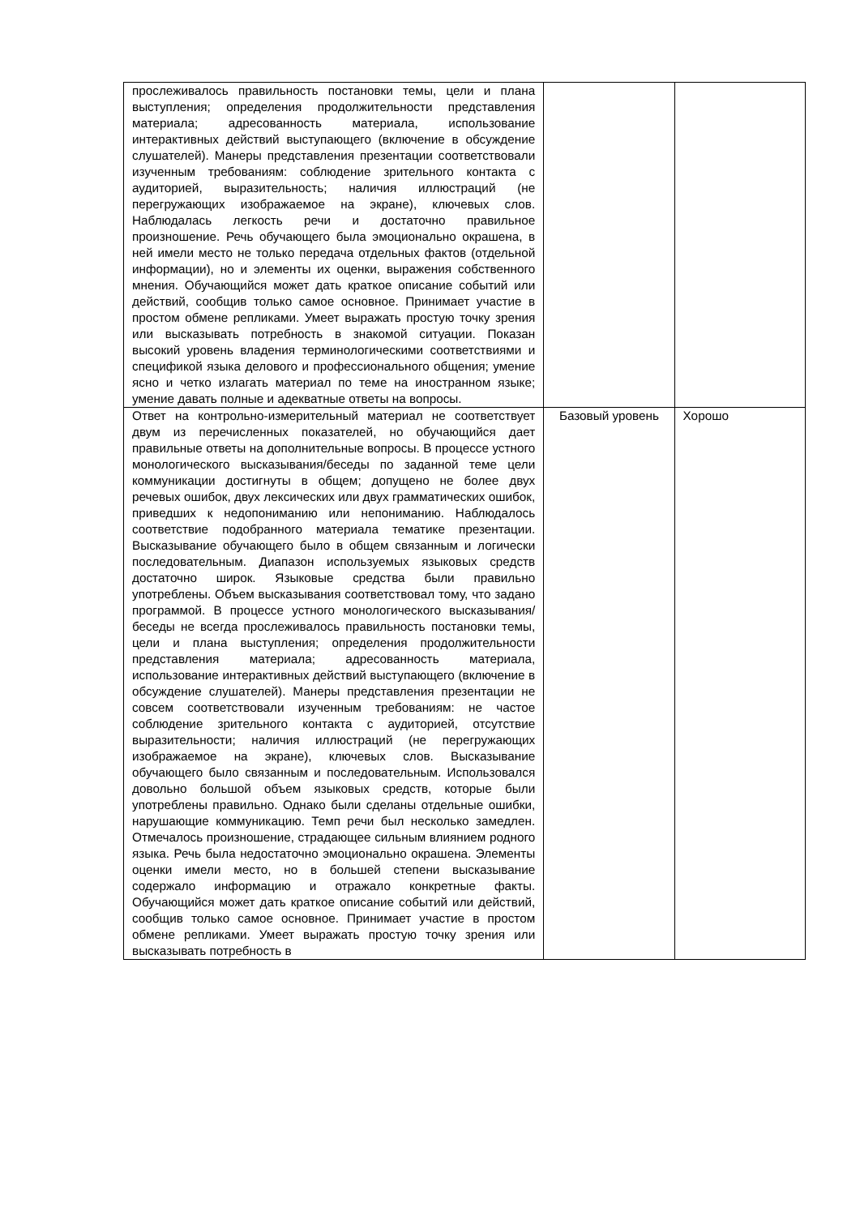| прослеживалось правильность постановки темы, цели и плана выступления; определения продолжительности представления материала; адресованность материала, использование интерактивных действий выступающего (включение в обсуждение слушателей). Манеры представления презентации соответствовали изученным требованиям: соблюдение зрительного контакта с аудиторией, выразительность; наличия иллюстраций (не перегружающих изображаемое на экране), ключевых слов. Наблюдалась легкость речи и достаточно правильное произношение. Речь обучающего была эмоционально окрашена, в ней имели место не только передача отдельных фактов (отдельной информации), но и элементы их оценки, выражения собственного мнения. Обучающийся может дать краткое описание событий или действий, сообщив только самое основное. Принимает участие в простом обмене репликами. Умеет выражать простую точку зрения или высказывать потребность в знакомой ситуации. Показан высокий уровень владения терминологическими соответствиями и спецификой языка делового и профессионального общения; умение ясно и четко излагать материал по теме на иностранном языке; умение давать полные и адекватные ответы на вопросы. | | |
| Ответ на контрольно-измерительный материал не соответствует двум из перечисленных показателей, но обучающийся дает правильные ответы на дополнительные вопросы. В процессе устного монологического высказывания/беседы по заданной теме цели коммуникации достигнуты в общем; допущено не более двух речевых ошибок, двух лексических или двух грамматических ошибок, приведших к недопониманию или непониманию. Наблюдалось соответствие подобранного материала тематике презентации. Высказывание обучающего было в общем связанным и логически последовательным. Диапазон используемых языковых средств достаточно широк. Языковые средства были правильно употреблены. Объем высказывания соответствовал тому, что задано программой. В процессе устного монологического высказывания/беседы не всегда прослеживалось правильность постановки темы, цели и плана выступления; определения продолжительности представления материала; адресованность материала, использование интерактивных действий выступающего (включение в обсуждение слушателей). Манеры представления презентации не совсем соответствовали изученным требованиям: не частое соблюдение зрительного контакта с аудиторией, отсутствие выразительности; наличия иллюстраций (не перегружающих изображаемое на экране), ключевых слов. Высказывание обучающего было связанным и последовательным. Использовался довольно большой объем языковых средств, которые были употреблены правильно. Однако были сделаны отдельные ошибки, нарушающие коммуникацию. Темп речи был несколько замедлен. Отмечалось произношение, страдающее сильным влиянием родного языка. Речь была недостаточно эмоционально окрашена. Элементы оценки имели место, но в большей степени высказывание содержало информацию и отражало конкретные факты. Обучающийся может дать краткое описание событий или действий, сообщив только самое основное. Принимает участие в простом обмене репликами. Умеет выражать простую точку зрения или высказывать потребность в | Базовый уровень | Хорошо |